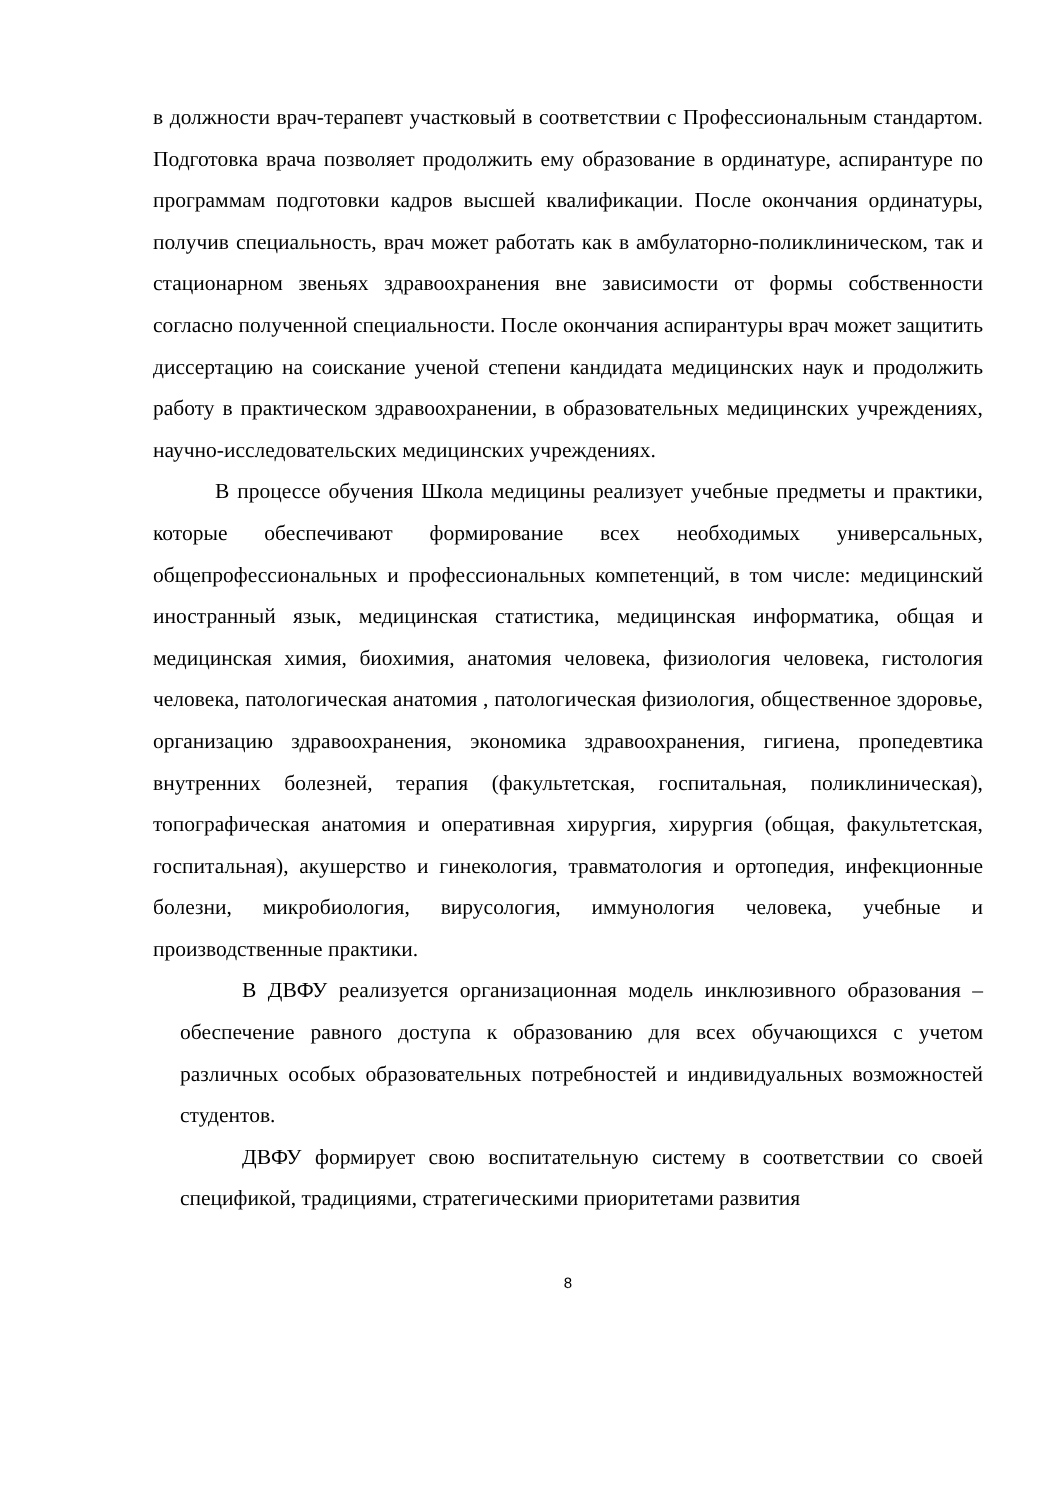в должности врач-терапевт участковый в соответствии с Профессиональным стандартом. Подготовка врача позволяет продолжить ему образование в ординатуре, аспирантуре по программам подготовки кадров высшей квалификации. После окончания ординатуры, получив специальность, врач может работать как в амбулаторно-поликлиническом, так и стационарном звеньях здравоохранения вне зависимости от формы собственности согласно полученной специальности. После окончания аспирантуры врач может защитить диссертацию на соискание ученой степени кандидата медицинских наук и продолжить работу в практическом здравоохранении, в образовательных медицинских учреждениях, научно-исследовательских медицинских учреждениях.
В процессе обучения Школа медицины реализует учебные предметы и практики, которые обеспечивают формирование всех необходимых универсальных, общепрофессиональных и профессиональных компетенций, в том числе: медицинский иностранный язык, медицинская статистика, медицинская информатика, общая и медицинская химия, биохимия, анатомия человека, физиология человека, гистология человека, патологическая анатомия , патологическая физиология, общественное здоровье, организацию здравоохранения, экономика здравоохранения, гигиена, пропедевтика внутренних болезней, терапия (факультетская, госпитальная, поликлиническая), топографическая анатомия и оперативная хирургия, хирургия (общая, факультетская, госпитальная), акушерство и гинекология, травматология и ортопедия, инфекционные болезни, микробиология, вирусология, иммунология человека, учебные и производственные практики.
В ДВФУ реализуется организационная модель инклюзивного образования – обеспечение равного доступа к образованию для всех обучающихся с учетом различных особых образовательных потребностей и индивидуальных возможностей студентов.
ДВФУ формирует свою воспитательную систему в соответствии со своей спецификой, традициями, стратегическими приоритетами развития
8